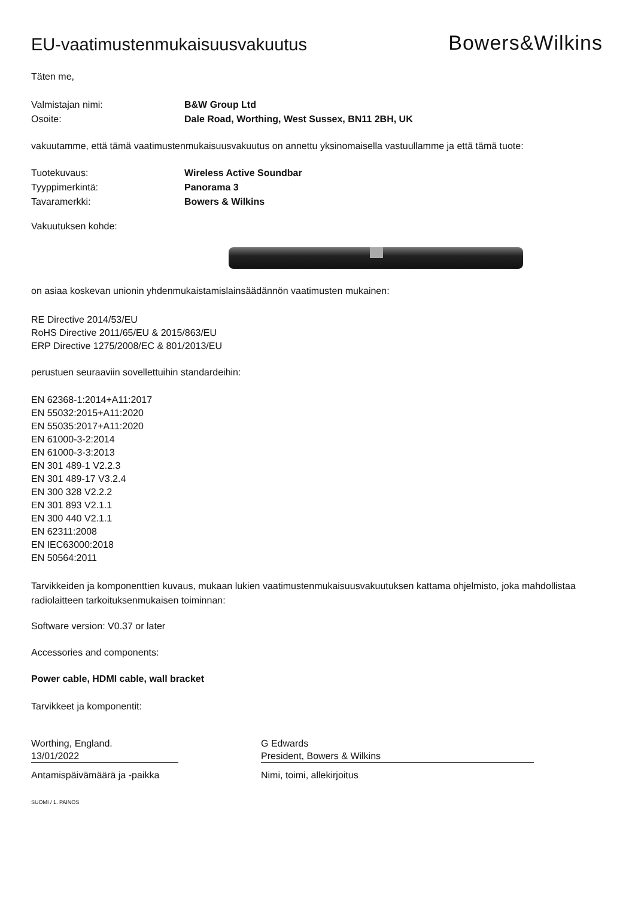EU-vaatimustenmukaisuusvakuutus
Bowers&Wilkins
Täten me,
Valmistajan nimi: B&W Group Ltd
Osoite: Dale Road, Worthing, West Sussex, BN11 2BH, UK
vakuutamme, että tämä vaatimustenmukaisuusvakuutus on annettu yksinomaisella vastuullamme ja että tämä tuote:
Tuotekuvaus: Wireless Active Soundbar
Tyyppimerkintä: Panorama 3
Tavaramerkki: Bowers & Wilkins
Vakuutuksen kohde:
on asiaa koskevan unionin yhdenmukaistamislainsäädännön vaatimusten mukainen:
RE Directive 2014/53/EU
RoHS Directive 2011/65/EU & 2015/863/EU
ERP Directive 1275/2008/EC & 801/2013/EU
perustuen seuraaviin sovellettuihin standardeihin:
EN 62368-1:2014+A11:2017
EN 55032:2015+A11:2020
EN 55035:2017+A11:2020
EN 61000-3-2:2014
EN 61000-3-3:2013
EN 301 489-1 V2.2.3
EN 301 489-17 V3.2.4
EN 300 328 V2.2.2
EN 301 893 V2.1.1
EN 300 440 V2.1.1
EN 62311:2008
EN IEC63000:2018
EN 50564:2011
Tarvikkeiden ja komponenttien kuvaus, mukaan lukien vaatimustenmukaisuusvakuutuksen kattama ohjelmisto, joka mahdollistaa radiolaitteen tarkoituksenmukaisen toiminnan:
Software version: V0.37 or later
Accessories and components:
Power cable, HDMI cable, wall bracket
Tarvikkeet ja komponentit:
Worthing, England.
13/01/2022
Antamispäivämäärä ja -paikka
G Edwards
President, Bowers & Wilkins
Nimi, toimi, allekirjoitus
SUOMI / 1. PAINOS